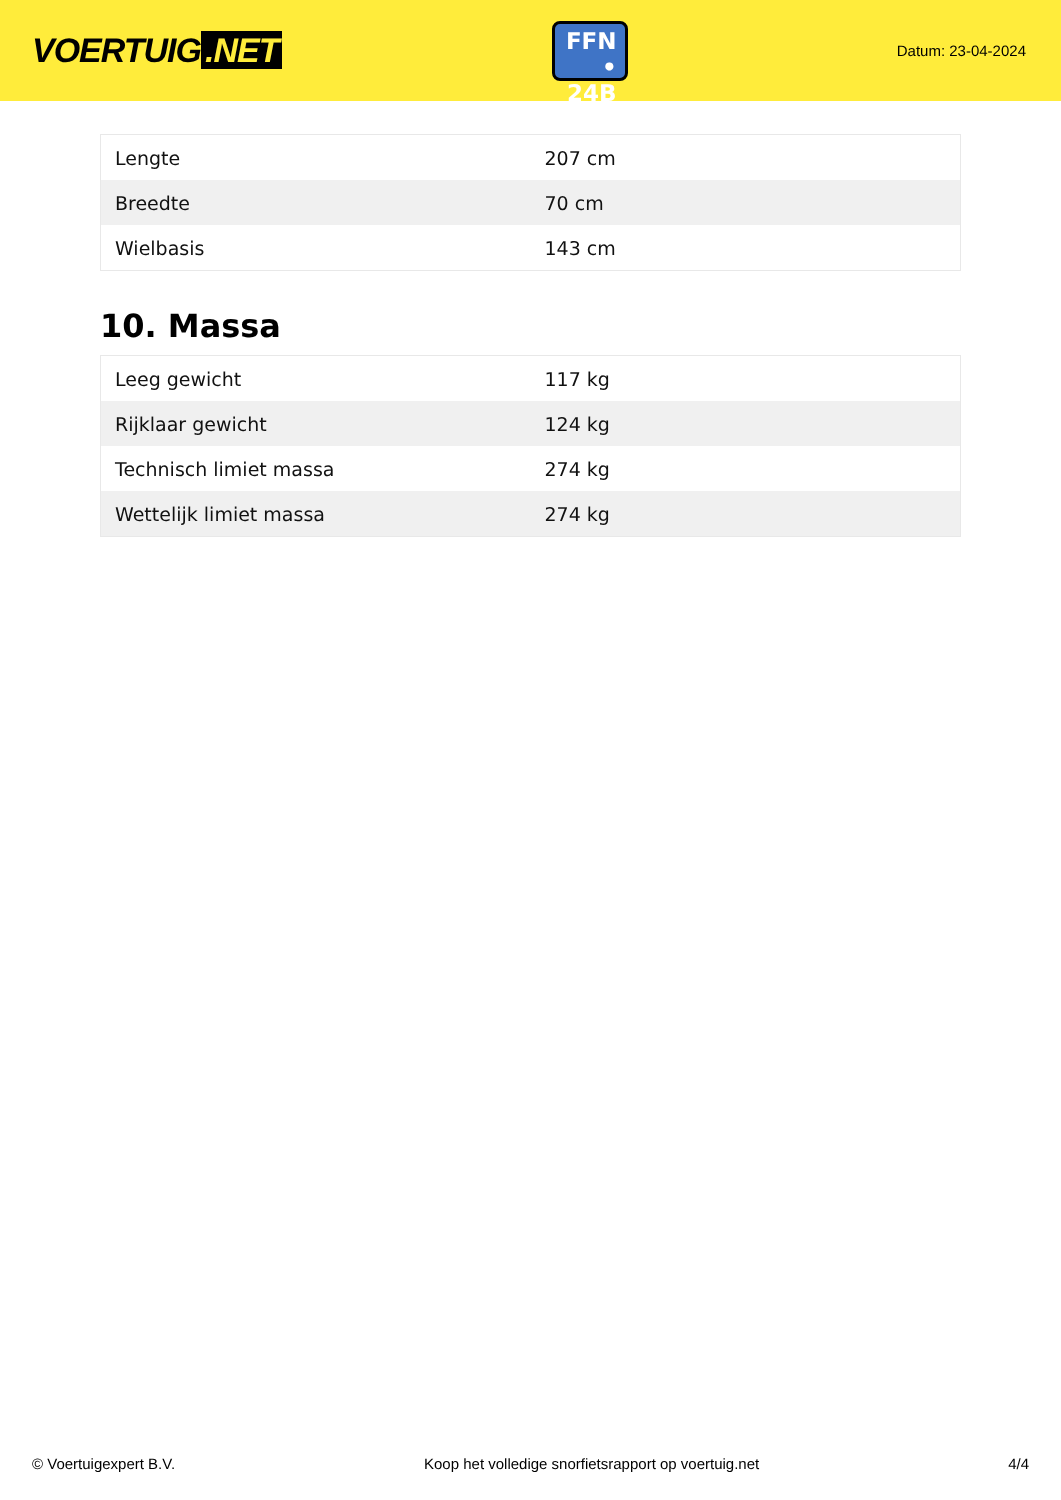VOERTUIG.NET
FFN
• 24B
Datum: 23-04-2024
| Lengte | 207 cm |
| Breedte | 70 cm |
| Wielbasis | 143 cm |
10. Massa
| Leeg gewicht | 117 kg |
| Rijklaar gewicht | 124 kg |
| Technisch limiet massa | 274 kg |
| Wettelijk limiet massa | 274 kg |
© Voertuigexpert B.V. Koop het volledige snorfietsrapport op voertuig.net 4/4